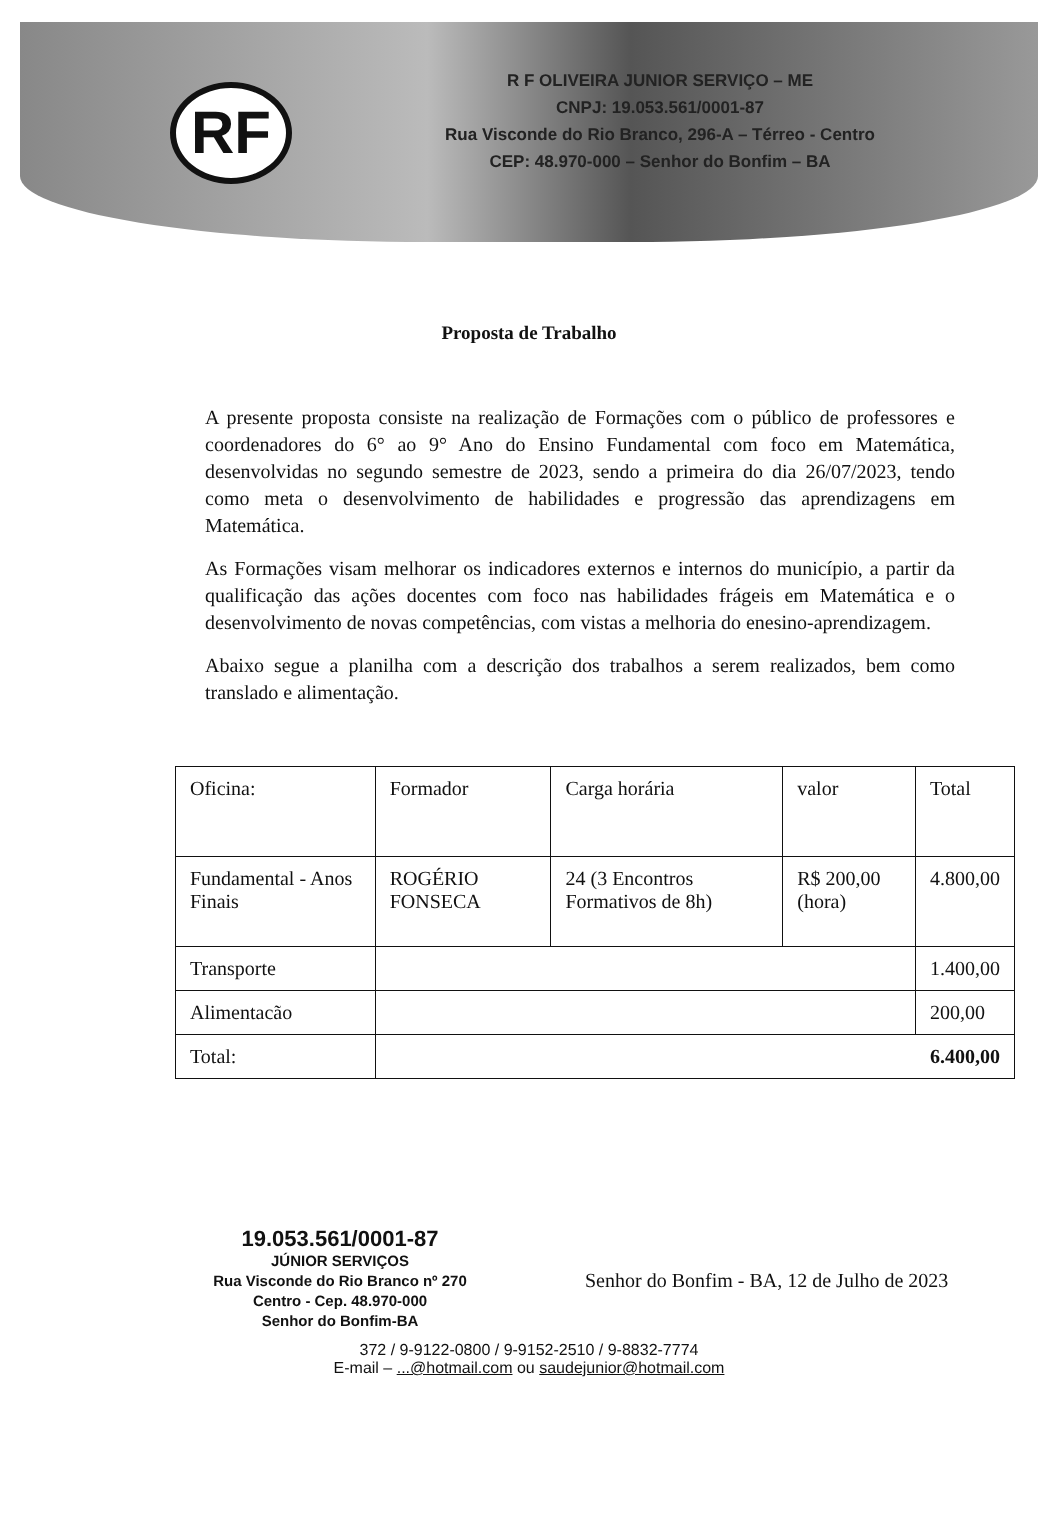RF
R F OLIVEIRA JUNIOR SERVIÇO – ME
CNPJ: 19.053.561/0001-87
Rua Visconde do Rio Branco, 296-A – Térreo - Centro
CEP: 48.970-000 – Senhor do Bonfim – BA
Proposta de Trabalho
A presente proposta consiste na realização de Formações com o público de professores e coordenadores do 6° ao 9° Ano do Ensino Fundamental com foco em Matemática, desenvolvidas no segundo semestre de 2023, sendo a primeira do dia 26/07/2023, tendo como meta o desenvolvimento de habilidades e progressão das aprendizagens em Matemática.
As Formações visam melhorar os indicadores externos e internos do município, a partir da qualificação das ações docentes com foco nas habilidades frágeis em Matemática e o desenvolvimento de novas competências, com vistas a melhoria do enesino-aprendizagem.
Abaixo segue a planilha com a descrição dos trabalhos a serem realizados, bem como translado e alimentação.
| Oficina: | Formador | Carga horária | valor | Total |
| --- | --- | --- | --- | --- |
| Fundamental - Anos Finais | ROGÉRIO FONSECA | 24 (3 Encontros Formativos de 8h) | R$ 200,00 (hora) | 4.800,00 |
| Transporte | | | | 1.400,00 |
| Alimentacão | | | | 200,00 |
| Total: | 6.400,00 | | | |
19.053.561/0001-87
JÚNIOR SERVIÇOS
Rua Visconde do Rio Branco nº 270
Centro - Cep. 48.970-000
Senhor do Bonfim-BA
Senhor do Bonfim - BA, 12 de Julho de 2023
372 / 9-9122-0800 / 9-9152-2510 / 9-8832-7774
E-mail – ...@hotmail.com ou saudejunior@hotmail.com